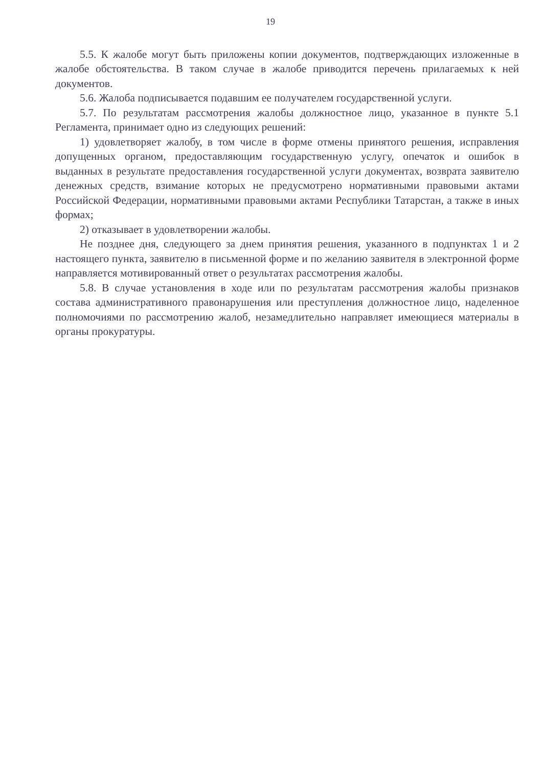19
5.5. К жалобе могут быть приложены копии документов, подтверждающих изложенные в жалобе обстоятельства. В таком случае в жалобе приводится перечень прилагаемых к ней документов.
5.6. Жалоба подписывается подавшим ее получателем государственной услуги.
5.7. По результатам рассмотрения жалобы должностное лицо, указанное в пункте 5.1 Регламента, принимает одно из следующих решений:
1) удовлетворяет жалобу, в том числе в форме отмены принятого решения, исправления допущенных органом, предоставляющим государственную услугу, опечаток и ошибок в выданных в результате предоставления государственной услуги документах, возврата заявителю денежных средств, взимание которых не предусмотрено нормативными правовыми актами Российской Федерации, нормативными правовыми актами Республики Татарстан, а также в иных формах;
2) отказывает в удовлетворении жалобы.
Не позднее дня, следующего за днем принятия решения, указанного в подпунктах 1 и 2 настоящего пункта, заявителю в письменной форме и по желанию заявителя в электронной форме направляется мотивированный ответ о результатах рассмотрения жалобы.
5.8. В случае установления в ходе или по результатам рассмотрения жалобы признаков состава административного правонарушения или преступления должностное лицо, наделенное полномочиями по рассмотрению жалоб, незамедлительно направляет имеющиеся материалы в органы прокуратуры.